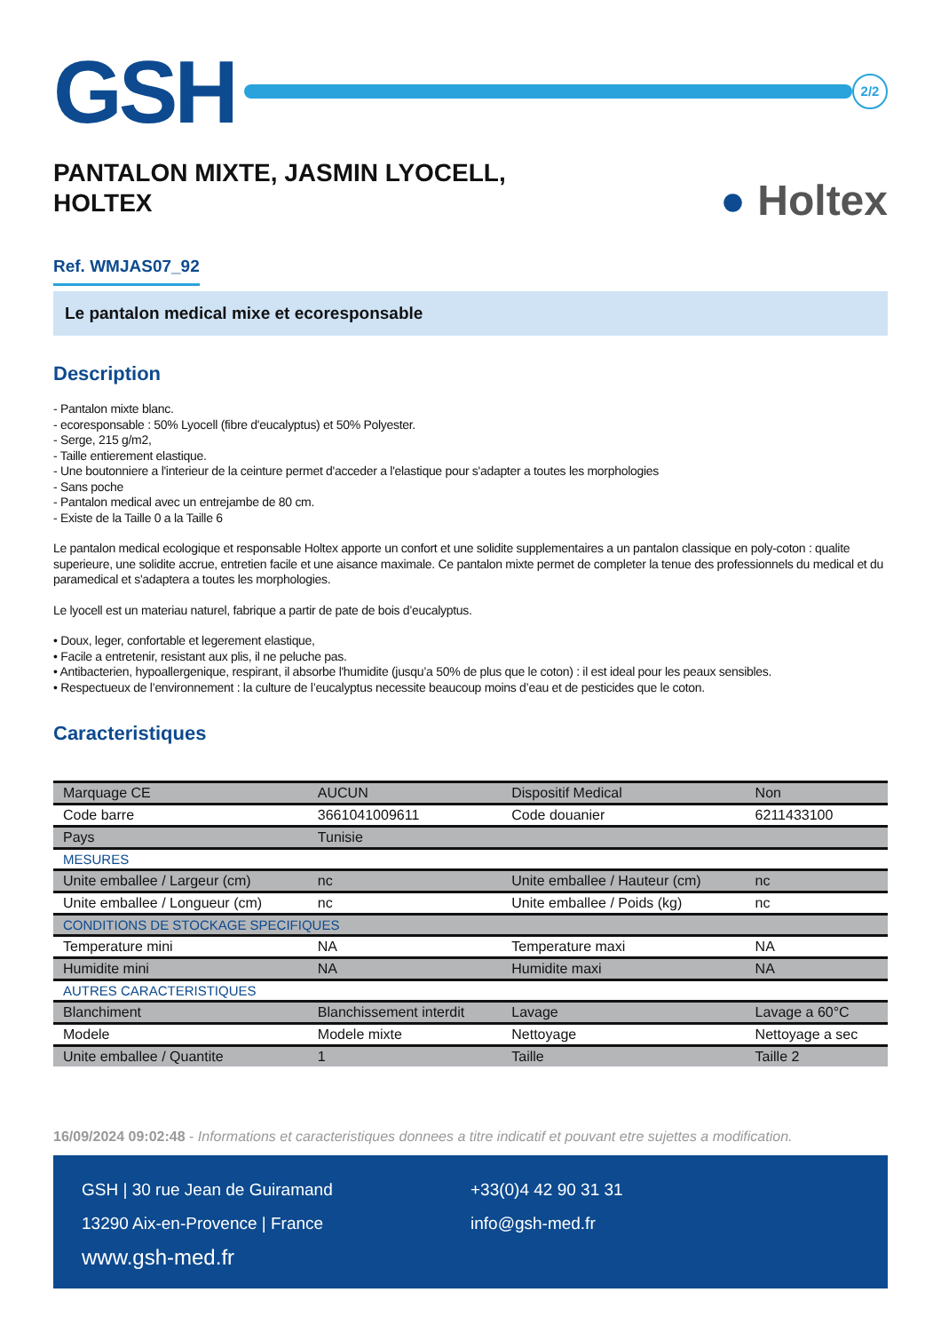GSH
2/2
PANTALON MIXTE, JASMIN LYOCELL,
HOLTEX
● Holtex
Ref. WMJAS07_92
Le pantalon medical mixe et ecoresponsable
Description
- Pantalon mixte blanc.
- ecoresponsable : 50% Lyocell (fibre d'eucalyptus) et 50% Polyester.
- Serge, 215 g/m2,
- Taille entierement elastique.
- Une boutonniere a l'interieur de la ceinture permet d'acceder a l'elastique pour s'adapter a toutes les morphologies
- Sans poche
- Pantalon medical avec un entrejambe de 80 cm.
- Existe de la Taille 0 a la Taille 6
Le pantalon medical ecologique et responsable Holtex apporte un confort et une solidite supplementaires a un pantalon classique en poly-coton : qualite superieure, une solidite accrue, entretien facile et une aisance maximale. Ce pantalon mixte permet de completer la tenue des professionnels du medical et du paramedical et s'adaptera a toutes les morphologies.
Le lyocell est un materiau naturel, fabrique a partir de pate de bois d’eucalyptus.
• Doux, leger, confortable et legerement elastique,
• Facile a entretenir, resistant aux plis, il ne peluche pas.
• Antibacterien, hypoallergenique, respirant, il absorbe l'humidite (jusqu’a 50% de plus que le coton) : il est ideal pour les peaux sensibles.
• Respectueux de l’environnement : la culture de l’eucalyptus necessite beaucoup moins d’eau et de pesticides que le coton.
Caracteristiques
| Marquage CE | AUCUN | Dispositif Medical | Non |
| Code barre | 3661041009611 | Code douanier | 6211433100 |
| Pays | Tunisie | | |
| MESURES | | | |
| Unite emballee / Largeur (cm) | nc | Unite emballee / Hauteur (cm) | nc |
| Unite emballee / Longueur (cm) | nc | Unite emballee / Poids (kg) | nc |
| CONDITIONS DE STOCKAGE SPECIFIQUES | | | |
| Temperature mini | NA | Temperature maxi | NA |
| Humidite mini | NA | Humidite maxi | NA |
| AUTRES CARACTERISTIQUES | | | |
| Blanchiment | Blanchissement interdit | Lavage | Lavage a 60°C |
| Modele | Modele mixte | Nettoyage | Nettoyage a sec |
| Unite emballee / Quantite | 1 | Taille | Taille 2 |
16/09/2024 09:02:48 - Informations et caracteristiques donnees a titre indicatif et pouvant etre sujettes a modification.
GSH | 30 rue Jean de Guiramand
13290 Aix-en-Provence | France
www.gsh-med.fr
+33(0)4 42 90 31 31
info@gsh-med.fr